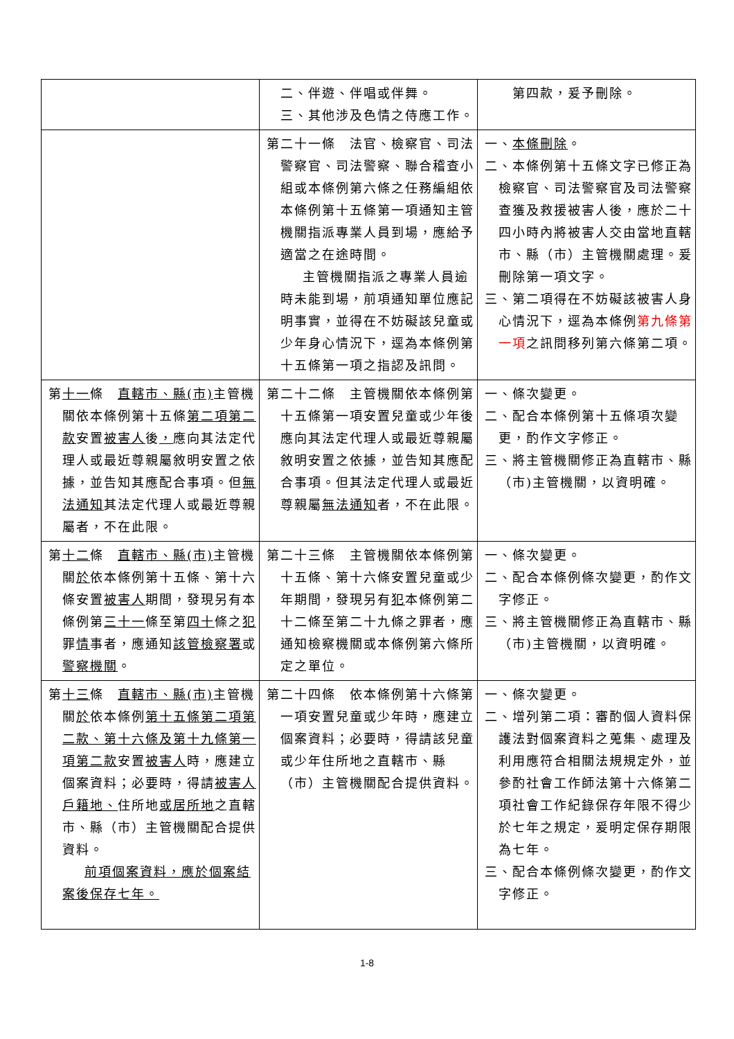| | 二、伴遊、伴唱或伴舞。 三、其他涉及色情之侍應工作。 | 第四款，爰予刪除。 |
| | 第二十一條 法官、檢察官、司法警察官、司法警察、聯合稽查小組或本條例第六條之任務編組依本條例第十五條第一項通知主管機關指派專業人員到場，應給予適當之在途時間。 主管機關指派之專業人員逾時未能到場，前項通知單位應記明事實，並得在不妨礙該兒童或少年身心情況下，逕為本條例第十五條第一項之指認及訊問。 | 一、 本條刪除 。 二、本條例第十五條文字已修正為檢察官、司法警察官及司法警察查獲及救援被害人後，應於二十四小時內將被害人交由當地直轄市、縣（市）主管機關處理。爰刪除第一項文字。 三、第二項得在不妨礙該被害人身心情況下，逕為本條例 第九條第一項 之訊問移列第六條第二項。 |
| 第 十一 條 直轄市、縣(市) 主管機關依本條例第十五條 第二項第二款 安置 被害人 後 ， 應向其法定代理人或最近尊親屬敘明安置之依據，並告知其應配合事項。但 無法通知 其法定代理人或最近尊親屬者，不在此限。 | 第二十二條 主管機關依本條例第十五條第一項安置兒童或少年後應向其法定代理人或最近尊親屬敘明安置之依據，並告知其應配合事項。但其法定代理人或最近尊親屬 無法通知 者，不在此限。 | 一、條次變更。 二、配合本條例第十五條項次變更，酌作文字修正。 三、將主管機關修正為直轄市、縣（市)主管機關，以資明確。 |
| 第 十二 條 直轄市、縣(市) 主管機關 於 依本條例第十五條、第十六條安置 被害人 期間，發現另有本條例第 三十一 條至第 四十 條之 犯 罪 情 事者，應通知 該管檢察署 或 警察機關 。 | 第二十三條 主管機關依本條例第十五條、第十六條安置兒童或少年期間，發現另有 犯 本條例第二十二條至第二十九條之罪者，應通知檢察機關或本條例第六條所定之單位。 | 一、條次變更。 二、配合本條例條次變更，酌作文字修正。 三、將主管機關修正為直轄市、縣（市)主管機關，以資明確。 |
| 第 十三 條 直轄市、縣(市) 主管機關 於 依本條例 第十五條第二項第二款、第十六條及第十九條第一項第二款 安置 被害人 時，應建立個案資料；必要時，得請 被害人戶籍地、 住所地 或居所地 之直轄市、縣（市）主管機關配合提供資料。 前項個案資料，應於個案結案後保存七年。 | 第二十四條 依本條例第十六條第一項安置兒童或少年時，應建立個案資料；必要時，得請該兒童或少年住所地之直轄市、縣（市）主管機關配合提供資料。 | 一、條次變更。 二、增列第二項：審酌個人資料保護法對個案資料之蒐集、處理及利用應符合相關法規規定外，並參酌社會工作師法第十六條第二項社會工作紀錄保存年限不得少於七年之規定，爰明定保存期限為七年。 三、配合本條例條次變更，酌作文字修正。 |
1-8